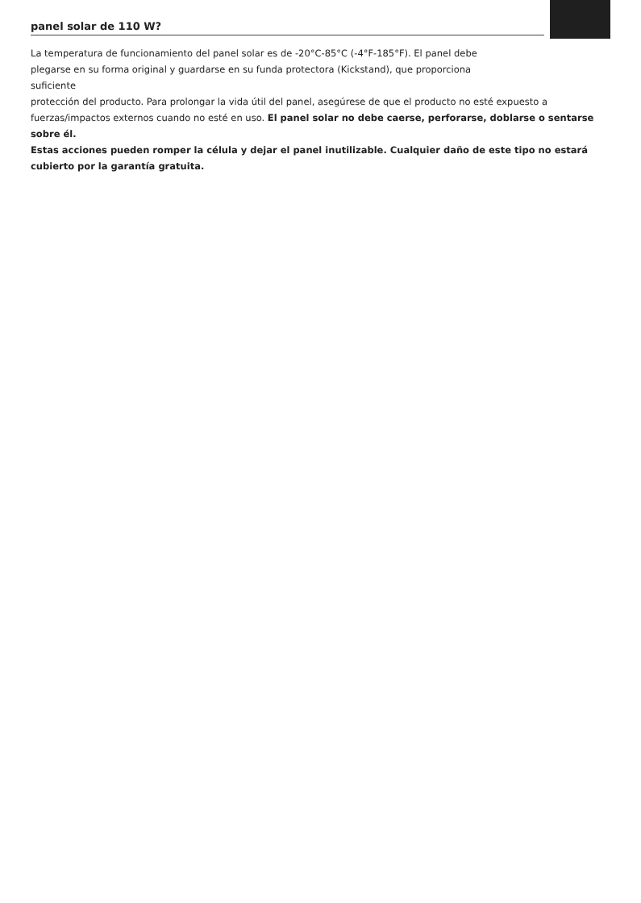panel solar de 110 W?
La temperatura de funcionamiento del panel solar es de -20°C-85°C (-4°F-185°F). El panel debe
plegarse en su forma original y guardarse en su funda protectora (Kickstand), que proporciona
suficiente
protección del producto. Para prolongar la vida útil del panel, asegúrese de que el producto no esté expuesto a fuerzas/impactos externos cuando no esté en uso. El panel solar no debe caerse, perforarse, doblarse o sentarse sobre él.
Estas acciones pueden romper la célula y dejar el panel inutilizable. Cualquier daño de este tipo no estará cubierto por la garantía gratuita.